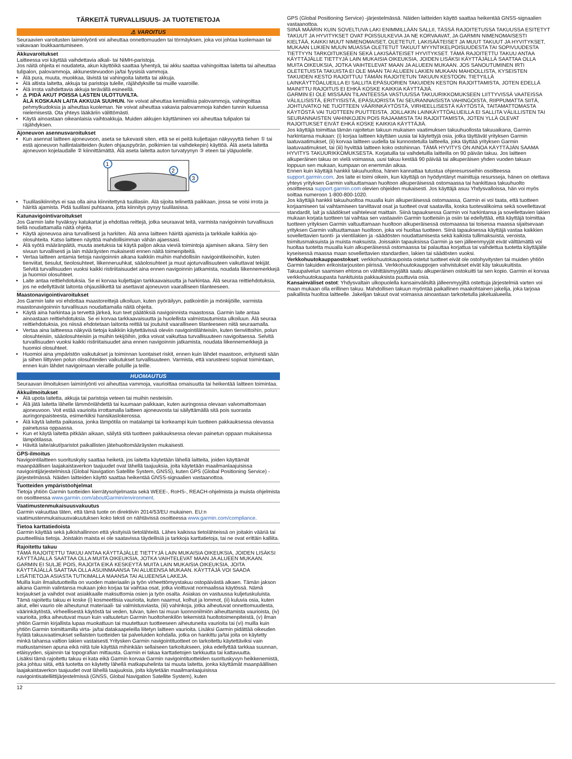TÄRKEITÄ TURVALLISUUS- JA TUOTETIETOJA
⚠ VAROITUS
Seuraavien varoitusten laiminlyönti voi aiheuttaa onnettomuuden tai törmäyksen, joka voi johtaa kuolemaan tai vakavaan loukkaantumiseen.
Akkuvaroitukset
Laitteessa voi käyttää vaihdettavia alkali- tai NiMH-paristoja.
Jos näitä ohjeita ei noudateta, akun käyttöikä saattaa lyhentyä, tai akku saattaa vahingoittaa laitetta tai aiheuttaa tulipalon, palovammoja, akkunestevuodon ja/tai fyysisiä vammoja.
Älä pura, muuta, muokkaa, lävistä tai vahingoita laitetta tai akkuja.
Älä altista laitetta, akkuja tai paristoja tulelle, räjähdyksille tai muille vaaroille.
Älä irrota vaihdettavia akkuja terävällä esineellä.
⚠ PIDÄ AKUT POISSA LASTEN ULOTTUVILTA.
ÄLÄ KOSKAAN LAITA AKKUJA SUUHUN. Ne voivat aiheuttaa kemiallisia palovammoja, vahingoittaa pehmytkudoksia ja aiheuttaa kuoleman. Ne voivat aiheuttaa vakavia palovammoja kahden tunnin kuluessa nielemisestä. Ota yhteys lääkäriin välittömästi.
Käytä ainoastaan oikeanlaisia vaihtoakkuja. Muiden akkujen käyttäminen voi aiheuttaa tulipalon tai räjähdyksen.
Ajoneuvon asennusvaroitukset
Kun asennat laitteen ajoneuvoon, aseta se tukevasti siten, että se ei peitä kuljettajan näkyvyyttä tiehen ① tai estä ajoneuvon hallintalaitteiden (kuten ohjauspyörän, polkimien tai vaihdekepin) käyttöä. Älä aseta laitetta ajoneuvon kojelaudalle ② kiinnittämättä. Älä aseta laitetta auton turvatyynyn ③ eteen tai yläpuolelle.
1
2
3
Tuulilasikiinnitys ei saa olla aina kiinnitettynä tuulilasiin. Älä sijoita telinettä paikkaan, jossa se voisi irrota ja häiritä ajamista. Pidä tuulilasi puhtaana, jotta kiinnitys pysyy tuulilasissa.
Katunavigointivaroitukset
Jos Garmin laite hyväksyy katukartat ja ehdottaa reittejä, jotka seuraavat teitä, varmista navigoinnin turvallisuus tiellä noudattamalla näitä ohjeita.
Käytä ajoneuvoa aina turvallisesti ja harkiten. Älä anna laitteen häiritä ajamista ja tarkkaile kaikkia ajo-olosuhteita. Katso laitteen näyttöä mahdollisimman vähän ajaessasi.
Älä syötä määränpäitä, muuta asetuksia tai käytä paljon aikaa vieviä toimintoja ajamisen aikana. Siirry tien sivuun turvallisesti ja lain määräysten mukaisesti ennen näitä toimenpiteitä.
Vertaa laitteen antamia tietoja navigoinnin aikana kaikkiin muihin mahdollisiin navigointikeinoihin, kuten tienviitat, tiesulut, tieolosuhteet, liikenneruuhkat, sääolosuhteet ja muut ajoturvallisuuteen vaikuttavat tekijät. Selvitä turvallisuuden vuoksi kaikki ristiriitaisuudet aina ennen navigoinnin jatkamista, noudata liikennemerkkejä ja huomioi olosuhteet.
Laite antaa reittiehdotuksia. Se ei korvaa kuljettajan tarkkaavaisuutta ja harkintaa. Älä seuraa reittiehdotuksia, jos ne edellyttävät laitonta ohjausliikettä tai asettavat ajoneuvon vaaralliseen tilanteeseen.
Maastonavigointivaroitukset
Jos Garmin laite voi ehdottaa maastoreittejä ulkoiluun, kuten pyöräilyyn, patikointiin ja mönkijöille, varmista maastonavigoinnin turvallisuus noudattamalla näitä ohjeita.
Käytä aina harkintaa ja tervettä järkeä, kun teet päätöksiä navigoinnista maastossa. Garmin laite antaa ainoastaan reittiehdotuksia. Se ei korvaa tarkkaavaisuutta ja huolellista valmistautumista ulkoiluun. Älä seuraa reittiehdotuksia, jos niissä ehdotetaan laitonta reittiä tai joutuisit vaaralliseen tilanteeseen niitä seuraamalla.
Vertaa aina laitteessa näkyviä tietoja kaikkiin käytettävissä oleviin navigointilähteisiin, kuten tienviittoihin, polun olosuhteisiin, sääolosuhteisiin ja muihin tekijöihin, jotka voivat vaikuttaa turvallisuuteen navigoitaessa. Selvitä turvallisuuden vuoksi kaikki ristiriitaisuudet aina ennen navigoinnin jatkamista, noudata liikennemerkkejä ja huomioi olosuhteet.
Huomioi aina ympäristön vaikutukset ja toiminnan luontaiset riskit, ennen kuin lähdet maastoon, erityisesti sään ja siihen liittyvien polun olosuhteiden vaikutukset turvallisuuteen. Varmista, että varusteesi sopivat toimintaan, ennen kuin lähdet navigoimaan vieraille poluille ja teille.
HUOMAUTUS
Seuraavan ilmoituksen laiminlyönti voi aiheuttaa vammoja, vaurioittaa omaisuutta tai heikentää laitteen toimintaa.
Akkuilmoitukset
Älä upota laitetta, akkuja tai paristoja veteen tai muihin nesteisiin.
Älä jätä laitetta lähelle lämmönlähdettä tai kuumaan paikkaan, kuten auringossa olevaan valvomattomaan ajoneuvoon. Voit estää vaurioita irrottamalla laitteen ajoneuvosta tai säilyttämällä sitä pois suorasta auringonpaisteesta, esimerkiksi hansikaslokerossa.
Älä käytä laitetta paikassa, jonka lämpötila on matalampi tai korkeampi kuin tuotteen pakkauksessa olevassa painetussa oppaassa.
Kun et käytä laitetta pitkään aikaan, säilytä sitä tuotteen pakkauksessa olevan painetun oppaan mukaisessa lämpötilassa.
Hävitä laite/akut/paristot paikallisten jätehuoltomääräysten mukaisesti.
GPS-ilmoitus
Navigointilaitteen suorituskyky saattaa heiketä, jos laitetta käytetään lähellä laitteita, joiden käyttämät maanpäällisen laajakaistaverkon taajuudet ovat lähellä taajuuksia, joita käytetään maailmanlaajuisissa navigointijärjestelmissä (Global Navigation Satellite System, GNSS), kuten GPS (Global Positioning Service) -järjestelmässä. Näiden laitteiden käyttö saattaa heikentää GNSS-signaalien vastaanottoa.
Tuotteiden ympäristöohjelmat
Tietoja yhtiön Garmin tuotteiden kierrätysohjelmasta sekä WEEE-, RoHS-, REACH-ohjelmista ja muista ohjelmista on osoitteessa www.garmin.com/aboutGarmin/environment.
Vaatimustenmukaisuusvakuutus
Garmin vakuuttaa täten, että tämä tuote on direktiivin 2014/53/EU mukainen. EU:n vaatimustenmukaisuusvakuutuksen koko teksti on nähtävissä osoitteessa www.garmin.com/compliance.
Tietoa karttatiedoista
Garmin käyttää sekä julkishallinnon että yksityisiä tietolähteitä. Lähes kaikissa tietolähteissä on joitakin vääriä tai puutteellisia tietoja. Joistakin maista ei ole saatavissa täydellisiä ja tarkkoja karttatietoja, tai ne ovat erittäin kalliita.
Rajoitettu takuu
TÄMÄ RAJOITETTU TAKUU ANTAA KÄYTTÄJÄLLE TIETTYJÄ LAIN MUKAISIA OIKEUKSIA, JOIDEN LISÄKSI KÄYTTÄJÄLLÄ SAATTAA OLLA MUITA OIKEUKSIA, JOTKA VAIHTELEVAT MAAN JA ALUEEN MUKAAN. GARMIN EI SULJE POIS, RAJOITA EIKÄ KESKEYTÄ MUITA LAIN MUKAISIA OIKEUKSIA, JOITA KÄYTTÄJÄLLÄ SAATTAA OLLA ASUINMAANSA TAI ALUEENSA MUKAAN. KÄYTTÄJÄ VOI SAADA LISÄTIETOJA ASIASTA TUTKIMALLA MAANSA TAI ALUEENSA LAKEJA.
Muilla kuin ilmailutuotteilla on vuoden materiaalin ja työn virheettömyystakuu ostopäivästä alkaen. Tämän jakson aikana Garmin valintansa mukaan joko korjaa tai vaihtaa osat, jotka vioittuvat normaalissa käytössä. Nämä korjaukset ja vaihdot ovat asiakkaalle maksuttomia osien ja työn osalta. Asiakas on vastuussa kuljetuskuluista. Tämä rajoitettu takuu ei koske (i) kosmeettisia vaurioita, kuten naarmut, kolhut ja lommot, (ii) kuluvia osia, kuten akut, ellei vaurio ole aiheutunut materiaali- tai valmistusviasta, (iii) vahinkoja, jotka aiheutuvat onnettomuudesta, väärinkäytöstä, virheellisestä käytöstä tai veden, tulvan, tulen tai muun luonnonilmiön aiheuttamista vaurioista, (iv) vaurioita, jotka aiheutuvat muun kuin valtuutetun Garmin huoltohenkilön tekemistä huoltotoimenpiteistä, (v) ilman yhtiön Garmin kirjallista lupaa muokattuun tai muutettuun tuotteeseen aiheutuneita vaurioita tai (vi) muilla kuin yhtiön Garmin toimittamilla virta- ja/tai datakaapeleilla liitetyn laitteen vaurioita. Lisäksi Garmin pidättää oikeuden hylätä takuuvaatimukset sellaisten tuotteiden tai palveluiden kohdalla, jotka on hankittu ja/tai joita on käytetty minkä tahansa valtion lakien vastaisesti.Yritysken Garmin navigointituotteet on tarkoitettu käytettäviksi vain matkustamisen apuna eikä niitä tule käyttää mihinkään sellaiseen tarkoitukseen, joka edellyttää tarkkaa suunnan, etäisyyden, sijainnin tai topografian mittausta. Garmin ei takaa karttatietojen tarkkuutta tai kattavuutta.
Lisäksi tämä rajoitettu takuu ei kata eikä Garmin korvaa Garmin navigointituotteiden suorituskyvyn heikkenemistä, joka johtuu siitä, että tuotetta on käytetty lähellä matkapuhelinta tai muuta laitetta, jonka käyttämät maanpäällisen laajakaistaverkon taajuudet ovat lähellä taajuuksia, joita käytetään maailmanlaajuisissa navigointisatelliittijärjestelmissä (GNSS, Global Navigation Satellite System), kuten
GPS (Global Positioning Service) -järjestelmässä. Näiden laitteiden käyttö saattaa heikentää GNSS-signaalien vastaanottoa.
SIINÄ MÄÄRIN KUIN SOVELTUVA LAKI ENIMMILLÄÄN SALLII, TÄSSÄ RAJOITETUSSA TAKUUSSA ESITETYT TAKUUT JA HYVITYKSET OVAT POISSULKEVIA JA NE KORVAAVAT, JA GARMIN NIMENOMAISESTI KIELTÄÄ, KAIKKI MUUT NIMENOMAISET, OLETETUT, LAKISÄÄTEISET JA MUUT TAKUUT JA HYVITYKSET, MUKAAN LUKIEN MUUN MUASSA OLETETUT TAKUUT MYYNTIKELPOISUUDESTA TAI SOPIVUUDESTA TIETTYYN TARKOITUKSEEN SEKÄ LAKISÄÄTEISET HYVITYKSET. TÄMÄ RAJOITETTU TAKUU ANTAA KÄYTTÄJÄLLE TIETTYJÄ LAIN MUKAISIA OIKEUKSIA, JOIDEN LISÄKSI KÄYTTÄJÄLLÄ SAATTAA OLLA MUITA OIKEUKSIA, JOTKA VAIHTELEVAT MAAN JA ALUEEN MUKAAN. JOS SANOUTUMINEN IRTI OLETETUISTA TAKUISTA EI OLE MAAN TAI ALUEEN LAKIEN MUKAAN MAHDOLLISTA, KYSEISTEN TAKUIDEN KESTO RAJOITTUU TÄMÄN RAJOITETUN TAKUUN KESTOON. TIETYILLÄ LAINKÄYTTÖALUEILLA EI SALLITA EPÄSUORIEN TAKUIDEN KESTON RAJOITTAMISTA, JOTEN EDELLÄ MAINITTU RAJOITUS EI EHKÄ KOSKE KAIKKIA KÄYTTÄJIÄ.
GARMIN EI OLE MISSÄÄN TILANTEESSA VASTUUSSA TAKUURIKKOMUKSEEN LIITTYVISSÄ VAATEISSA VÄLILLISISTÄ, ERITYISISTÄ, EPÄSUORISTA TAI SEURANNAISISTA VAHINGOISTA, RIIPPUMATTA SIITÄ, JOHTUVATKO NE TUOTTEEN VÄÄRINKÄYTÖSTÄ, VIRHEELLISESTÄ KÄYTÖSTÄ, TAITAMATTOMASTA KÄYTÖSTÄ VAI TUOTTEEN PUUTTEISTA. JOILLAKIN LAINKÄYTTÖALUEILLA EI SALLITA VÄLILLISTEN TAI SEURANNAISTEN VAHINKOJEN POIS RAJAAMISTA TAI RAJOITTAMISTA, JOTEN YLLÄ OLEVAT RAJOITUKSET EIVÄT EHKÄ KOSKE KAIKKIA KÄYTTÄJIÄ.
Jos käyttäjä toimittaa tämän rajoitetun takuun mukaisen vaatimuksen takuuhuollosta takuuaikana, Garmin harkintansa mukaan: (i) korjaa laitteen käyttäen uusia tai käytettyjä osia, jotka täyttävät yrityksen Garmin laatuvaatimukset, (ii) korvaa laitteen uudella tai kunnostetulla laitteella, joka täyttää yrityksen Garmin laatuvaatimukset, tai (iii) hyvittää laitteen koko ostohinnan. TÄMÄ HYVITYS ON AINOA KÄYTTÄJÄN SAAMA HYVITYS TAKUURIKKOMUKSESTA. Korjatuilla tai vaihdetuilla laitteilla on 90 päivän takuu. Jos laitteen alkuperäinen takuu on vielä voimassa, uusi takuu kestää 90 päivää tai alkuperäisen yhden vuoden takuun loppuun sen mukaan, kumpaan on enemmän aikaa.
Ennen kuin käyttäjä hankkii takuuhuoltoa, hänen kannattaa tutustua ohjeresursseihin osoitteessa support.garmin.com. Jos laite ei toimi oikein, kun käyttäjä on hyödyntänyt mainittuja resursseja, hänen on otettava yhteys yrityksen Garmin valtuuttamaan huoltoon alkuperäisessä ostomaassa tai hankittava takuuhuolto osoitteessa support.garmin.com olevien ohjeiden mukaisesti. Jos käyttäjä asuu Yhdysvalloissa, hän voi myös soittaa numeroon 1-800-800-1020.
Jos käyttäjä hankkii takuuhuoltoa muualla kuin alkuperäisessä ostomaassa, Garmin ei voi taata, että tuotteen korjaamiseen tai vaihtamiseen tarvittavat osat ja tuotteet ovat saatavilla, koska tuotevalikoima sekä sovellettavat standardit, lait ja säädökset vaihtelevat maittain. Siinä tapauksessa Garmin voi harkintansa ja sovellettavien lakien mukaan korjata tuotteen tai vaihtaa sen vastaaviin Garmin tuotteisiin ja osiin tai edellyttää, että käyttäjä toimittaa tuotteen yrityksen Garmin valtuuttamaan huoltoon alkuperäisessä ostomaassa tai toisessa maassa sijaitsevaan yrityksen Garmin valtuuttamaan huoltoon, joka voi huoltaa tuotteen. Siinä tapauksessa käyttäjä vastaa kaikkien sovellettavien tuonti- ja vientilakien ja -säädösten noudattamisesta sekä kaikista tullimaksuista, veroista, toimitusmaksuista ja muista maksuista. Joissakin tapauksissa Garmin ja sen jälleenmyyjät eivät välttämättä voi huoltaa tuotetta muualla kuin alkuperäisessä ostomaassa tai palauttaa korjattua tai vaihdettua tuotetta käyttäjälle kyseisessä maassa maan sovellettavien standardien, lakien tai säädösten vuoksi.
Verkkohuutokauppaostokset: verkkohuutokaupoista ostetut tuotteet eivät ole ostohyvitysten tai muiden yhtiön Garmin takuiden erikoistarjousten piirissä. Verkkohuutokauppojen vahvistukset eivät käy takuukuitista. Takuupalvelun saamisen ehtona on vähittäismyyjältä saatu alkuperäinen ostokuitti tai sen kopio. Garmin ei korvaa verkkohuutokaupasta hankituista pakkauksista puuttuvia osia.
Kansainväliset ostot: Yhdysvaltain ulkopuolella kansainvälisiltä jälleenmyyjiltä ostettuja järjestelmiä varten voi maan mukaan olla erillinen takuu. Mahdollisen takuun myöntää paikallinen maakohtainen jakelija, joka tarjoaa paikallista huoltoa laitteelle. Jakelijan takuut ovat voimassa ainoastaan tarkoitetulla jakelualueella.
12